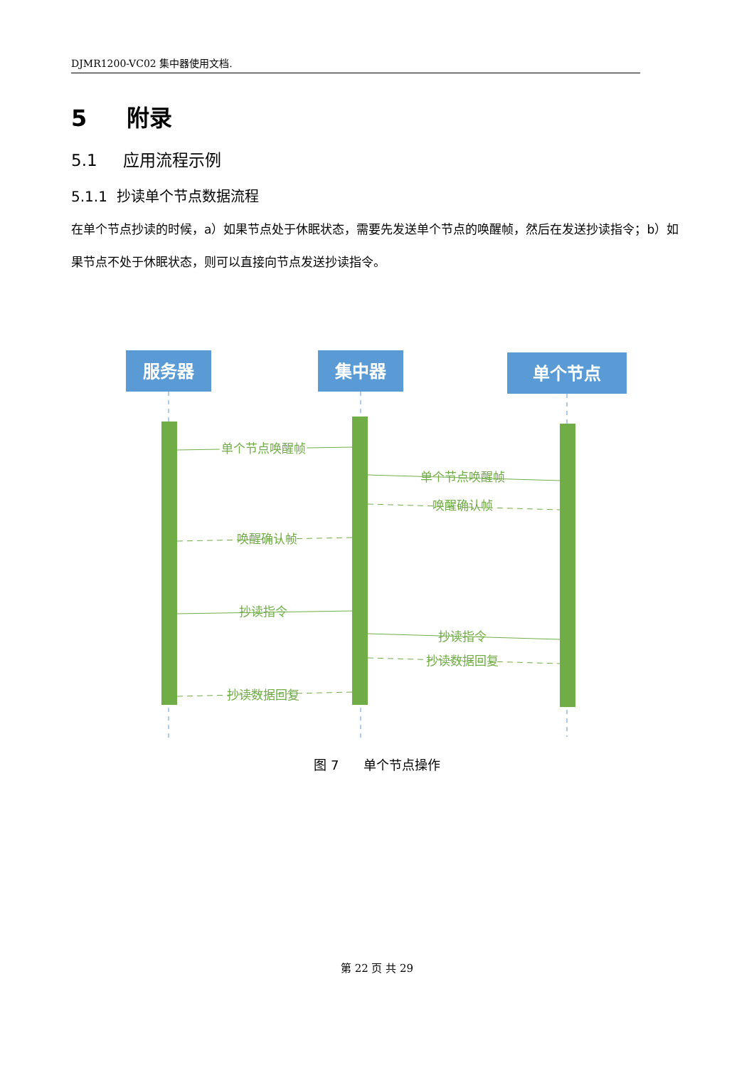DJMR1200-VC02 集中器使用文档.
5 附录
5.1 应用流程示例
5.1.1 抄读单个节点数据流程
在单个节点抄读的时候，a）如果节点处于休眠状态，需要先发送单个节点的唤醒帧，然后在发送抄读指令；b）如果节点不处于休眠状态，则可以直接向节点发送抄读指令。
服务器
集中器
单个节点
单个节点唤醒帧
单个节点唤醒帧
单个节点唤醒帧
唤醒确认帧
唤醒确认帧
抄读指令
抄读指令
抄读数据回复
抄读数据回复
图 7 单个节点操作
第 22 页 共 29